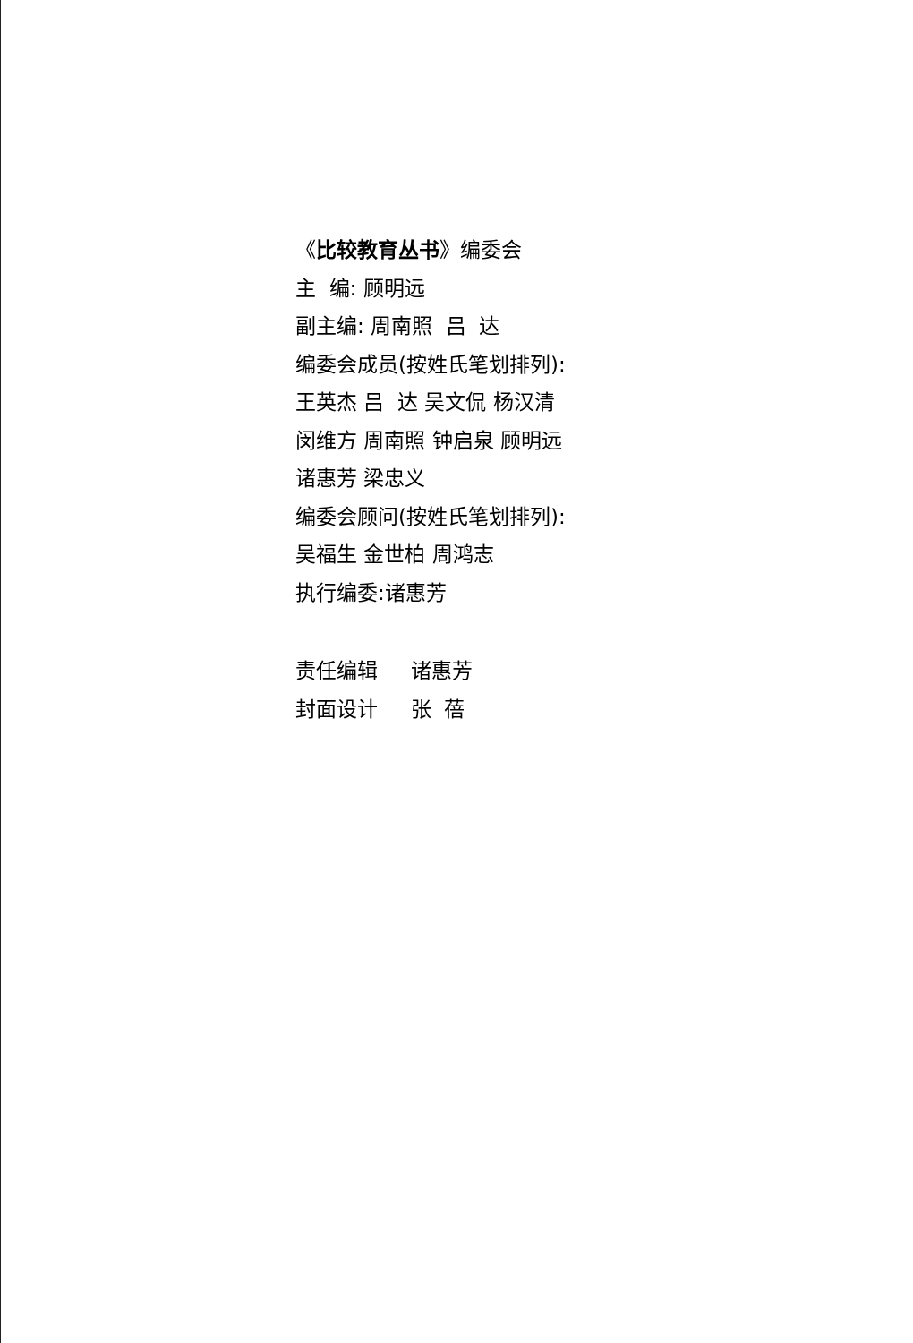《比较教育丛书》编委会
主 编: 顾明远
副主编: 周南照 吕 达
编委会成员(按姓氏笔划排列):
王英杰 吕 达 吴文侃 杨汉清
闵维方 周南照 钟启泉 顾明远
诸惠芳 梁忠义
编委会顾问(按姓氏笔划排列):
吴福生 金世柏 周鸿志
执行编委:诸惠芳
责任编辑 诸惠芳
封面设计 张 蓓